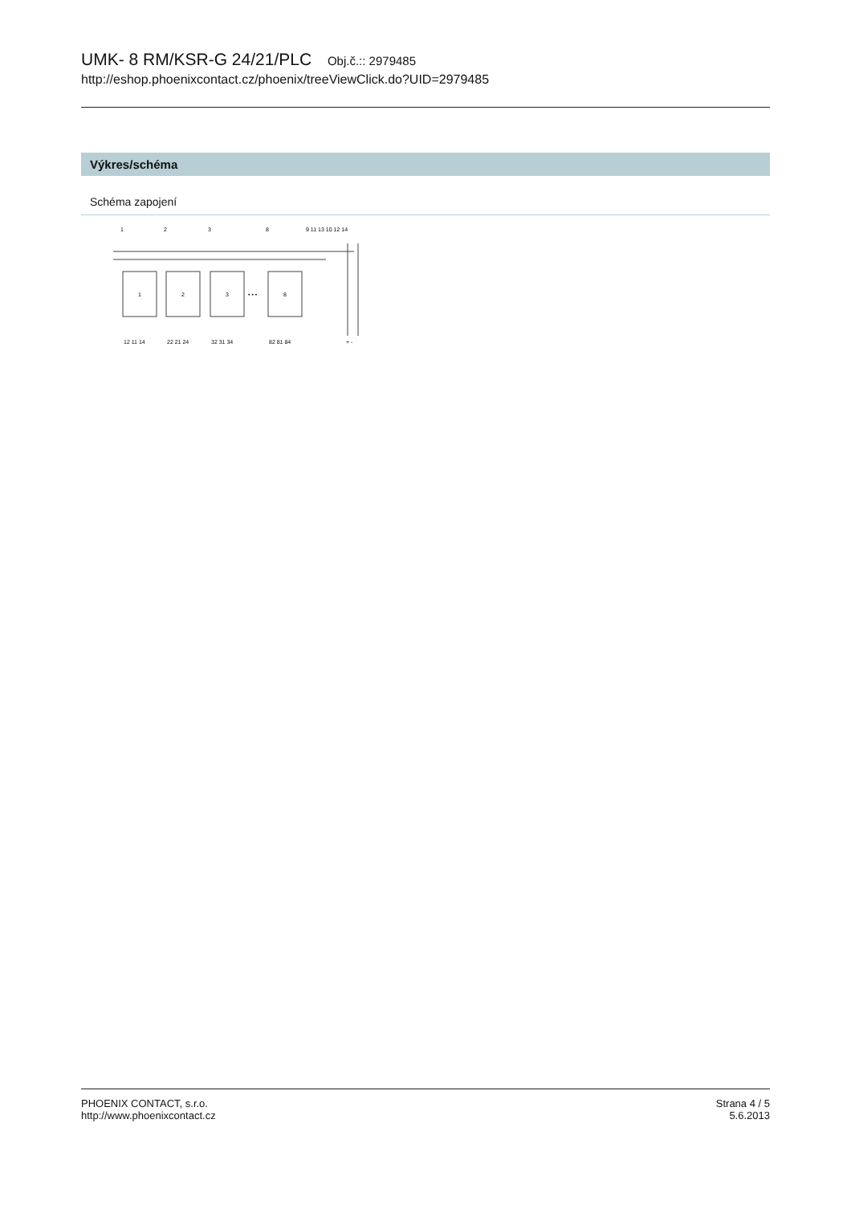UMK- 8 RM/KSR-G 24/21/PLC Obj.č.:: 2979485
http://eshop.phoenixcontact.cz/phoenix/treeViewClick.do?UID=2979485
Výkres/schéma
Schéma zapojení
1
2
3
8
9 11 13 10 12 14
1
2
3
• • •
8
12 11 14
22 21 24
32 31 34
82 81 84
+ -
PHOENIX CONTACT, s.r.o.
http://www.phoenixcontact.cz
Strana 4 / 5
5.6.2013